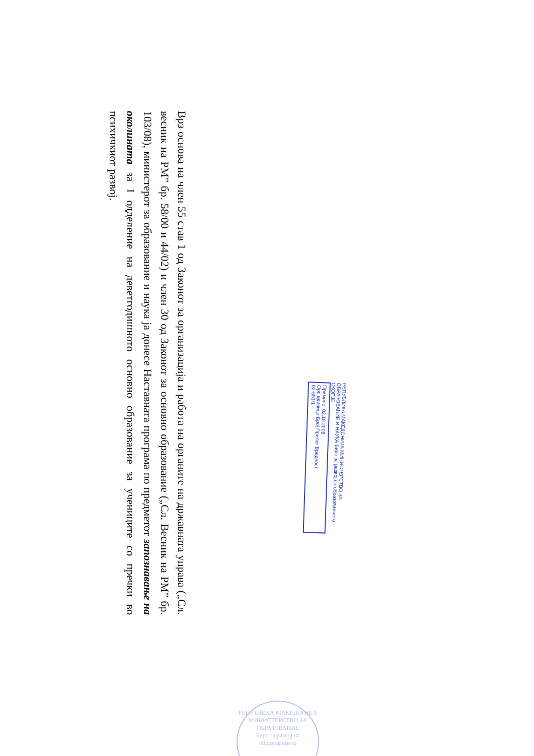Врз основа на член 55 став 1 од Законот за организација и работа на органите на државната управа („Сл. весник на РМ” бр. 58/00 и 44/02) и член 30 од Законот за основно образование („Сл. Весник на РМ” бр. 103/08), министерот за образование и наука ја донесе Наставната програма по предметот запознавање на околината за I одделение на деветгодишното основно образование за учениците со пречки во психичкиот развој.
РЕПУБЛИКА МАКЕДОНИЈА МИНИСТЕРСТВО ЗА ОБРАЗОВАНИЕ И НАУКА Биро за развој на образованието СКОПЈЕ
Примено: 02.10.2008
Орг. единица Број Прилог Вредност
02-651/1
РЕПУБЛИКА МАКЕДОНИЈА
МИНИСТЕРСТВО ЗА ОБРАЗОВАНИЕ
Биро за развој на образованието